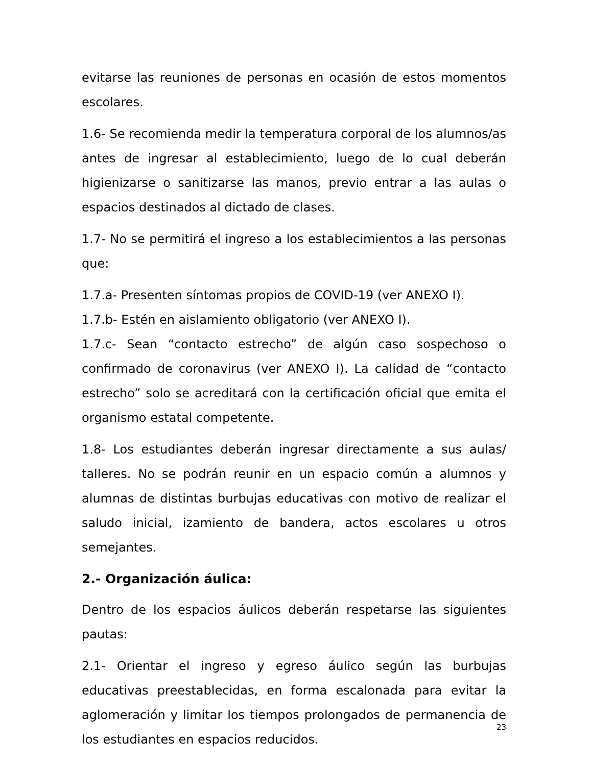evitarse las reuniones de personas en ocasión de estos momentos escolares.
1.6- Se recomienda medir la temperatura corporal de los alumnos/as antes de ingresar al establecimiento, luego de lo cual deberán higienizarse o sanitizarse las manos, previo entrar a las aulas o espacios destinados al dictado de clases.
1.7- No se permitirá el ingreso a los establecimientos a las personas que:
1.7.a- Presenten síntomas propios de COVID-19 (ver ANEXO I).
1.7.b- Estén en aislamiento obligatorio (ver ANEXO I).
1.7.c- Sean “contacto estrecho” de algún caso sospechoso o confirmado de coronavirus (ver ANEXO I). La calidad de “contacto estrecho” solo se acreditará con la certificación oficial que emita el organismo estatal competente.
1.8- Los estudiantes deberán ingresar directamente a sus aulas/ talleres. No se podrán reunir en un espacio común a alumnos y alumnas de distintas burbujas educativas con motivo de realizar el saludo inicial, izamiento de bandera, actos escolares u otros semejantes.
2.- Organización áulica:
Dentro de los espacios áulicos deberán respetarse las siguientes pautas:
2.1- Orientar el ingreso y egreso áulico según las burbujas educativas preestablecidas, en forma escalonada para evitar la aglomeración y limitar los tiempos prolongados de permanencia de los estudiantes en espacios reducidos.
23